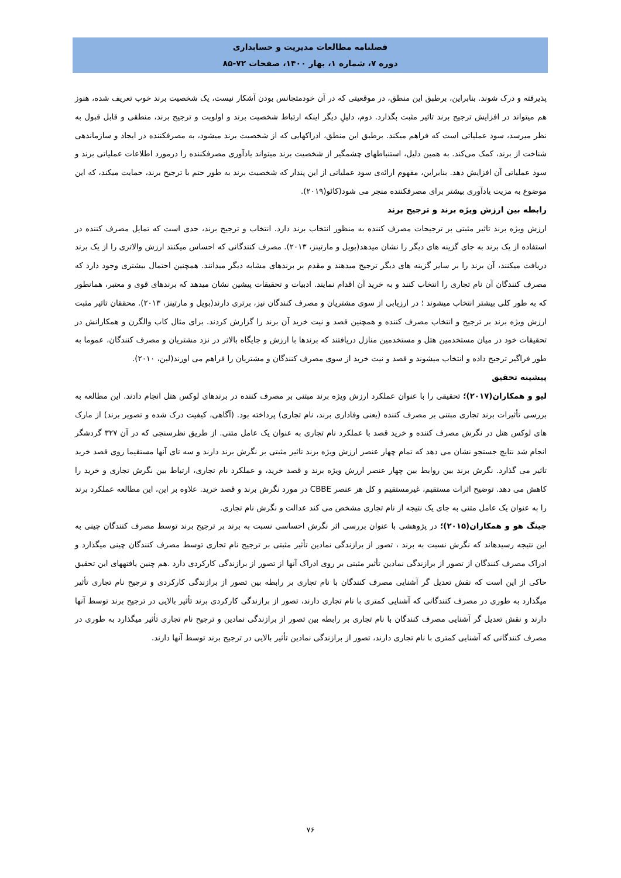فصلنامه مطالعات مدیریت و حسابداری
دوره ۷، شماره ۱، بهار ۱۴۰۰، صفحات ۷۲-۸۵
پذیرفته و درک شوند. بنابراین، برطبق این منطق، در موقعیتی که در آن خودمتجانس بودن آشکار نیست، یک شخصیت برند خوب تعریف شده، هنوز هم میتواند در افزایش ترجیح برند تاثیر مثبت بگذارد. دوم، دلیلِ دیگر اینکه ارتباط شخصیت برند و اولویت و ترجیح برند، منطقی و قابل قبول به نظر میرسد، سود عملیاتی است که فراهم میکند. برطبق این منطق، ادراکهایی که از شخصیت برند میشود، به مصرفکننده در ایجاد و سازماندهی شناخت از برند، کمک می‌کند. به همین دلیل، استنباطهای چشمگیر از شخصیت برند میتواند یادآوری مصرفکننده را درمورد اطلاعات عملیاتی برند و سود عملیاتی آن افزایش دهد. بنابراین، مفهوم ارائه‌ی سود عملیاتی از این پندار که شخصیت برند به طور حتم با ترجیح برند، حمایت میکند، که این موضوع به مزیت یادآوری بیشتر برای مصرفکننده منجر می شود(کائو(۲۰۱۹).
رابطه بین ارزش ویژه برند و ترجیح برند
ارزش ویژه برند تاثیر مثبتی بر ترجیحات مصرف کننده به منظور انتخاب برند دارد. انتخاب و ترجیح برند، حدی است که تمایل مصرف کننده در استفاده از یک برند به جای گزینه های دیگر را نشان میدهد(بویل و مارتینز، ۲۰۱۳). مصرف کنندگانی که احساس میکنند ارزش والاتری را از یک برند دریافت میکنند، آن برند را بر سایر گزینه های دیگر ترجیح میدهند و مقدم بر برندهای مشابه دیگر میدانند. همچنین احتمال بیشتری وجود دارد که مصرف کنندگان آن نام تجاری را انتخاب کنند و به خرید آن اقدام نمایند. ادبیات و تحقیقات پیشین نشان میدهد که برندهای قوی و معتبر، همانطور که به طور کلی بیشتر انتخاب میشوند ؛ در ارزیابی از سوی مشتریان و مصرف کنندگان نیز، برتری دارند(بویل و مارتینز، ۲۰۱۳). محققان تاثیر مثبت ارزش ویژه برند بر ترجیح و انتخاب مصرف کننده و همچنین قصد و نیت خرید آن برند را گزارش کردند. برای مثال کاب والگرن و همکارانش در تحقیقات خود در میان مستخدمین هتل و مستخدمین منازل دریافتند که برندها با ارزش و جایگاه بالاتر در نزد مشتریان و مصرف کنندگان، عموما به طور فراگیر ترجیح داده و انتخاب میشوند و قصد و نیت خرید از سوی مصرف کنندگان و مشتریان را فراهم می اورند(لین، ۲۰۱۰).
پیشینه تحقیق
لیو و همکاران(۲۰۱۷)؛ تحقیقی را با عنوان عملکرد ارزش ویژه برند مبتنی بر مصرف کننده در برندهای لوکس هتل انجام دادند. این مطالعه به بررسی تأثیرات برند تجاری مبتنی بر مصرف کننده (یعنی وفاداری برند، نام تجاری) پرداخته بود. (آگاهی، کیفیت درک شده و تصویر برند) از مارک های لوکس هتل در نگرش مصرف کننده و خرید قصد با عملکرد نام تجاری به عنوان یک عامل متنی. از طریق نظرسنجی که در آن ۳۲۷ گردشگر انجام شد نتایج جستجو نشان می دهد که تمام چهار عنصر ارزش ویژه برند تاثیر مثبتی بر نگرش برند دارند و سه تای آنها مستقیما روی قصد خرید تاثیر می گذارد. نگرش برند بین روابط بین چهار عنصر اررش ویژه برند و قصد خرید، و عملکرد نام تجاری، ارتباط بین نگرش تجاری و خرید را کاهش می دهد. توضیح اثرات مستقیم، غیرمستقیم و کل هر عنصر CBBE در مورد نگرش برند و قصد خرید. علاوه بر این، این مطالعه عملکرد برند را به عنوان یک عامل متنی به جای یک نتیجه از نام تجاری مشخص می کند عدالت و نگرش نام تجاری.
جینگ هو و همکاران(۲۰۱۵)؛ در پژوهشی با عنوان بررسی اثر نگرش احساسی نسبت به برند بر ترجیح برند توسط مصرف کنندگان چینی به این نتیجه رسیدهاند که نگرش نسبت به برند ، تصور از برازندگی نمادین تأثیر مثبتی بر ترجیح نام تجاری توسط مصرف کنندگان چینی میگذارد و ادراک مصرف کنندگان از تصور از برازندگی نمادین تأثیر مثبتی بر روی ادراک آنها از تصور از برازندگی کارکردی دارد .هم چنین یافتههای این تحقیق حاکی از این است که نقش تعدیل گر آشنایی مصرف کنندگان با نام تجاری بر رابطه بین تصور از برازندگی کارکردی و ترجیح نام تجاری تأثیر میگذارد به طوری در مصرف کنندگانی که آشنایی کمتری با نام تجاری دارند، تصور از برازندگی کارکردی برند تأثیر بالایی در ترجیح برند توسط آنها دارند و نقش تعدیل گر آشنایی مصرف کنندگان با نام تجاری بر رابطه بین تصور از برازندگی نمادین و ترجیح نام تجاری تأثیر میگذارد به طوری در مصرف کنندگانی که آشنایی کمتری با نام تجاری دارند، تصور از برازندگی نمادین تأثیر بالایی در ترجیح برند توسط آنها دارند.
۷۶